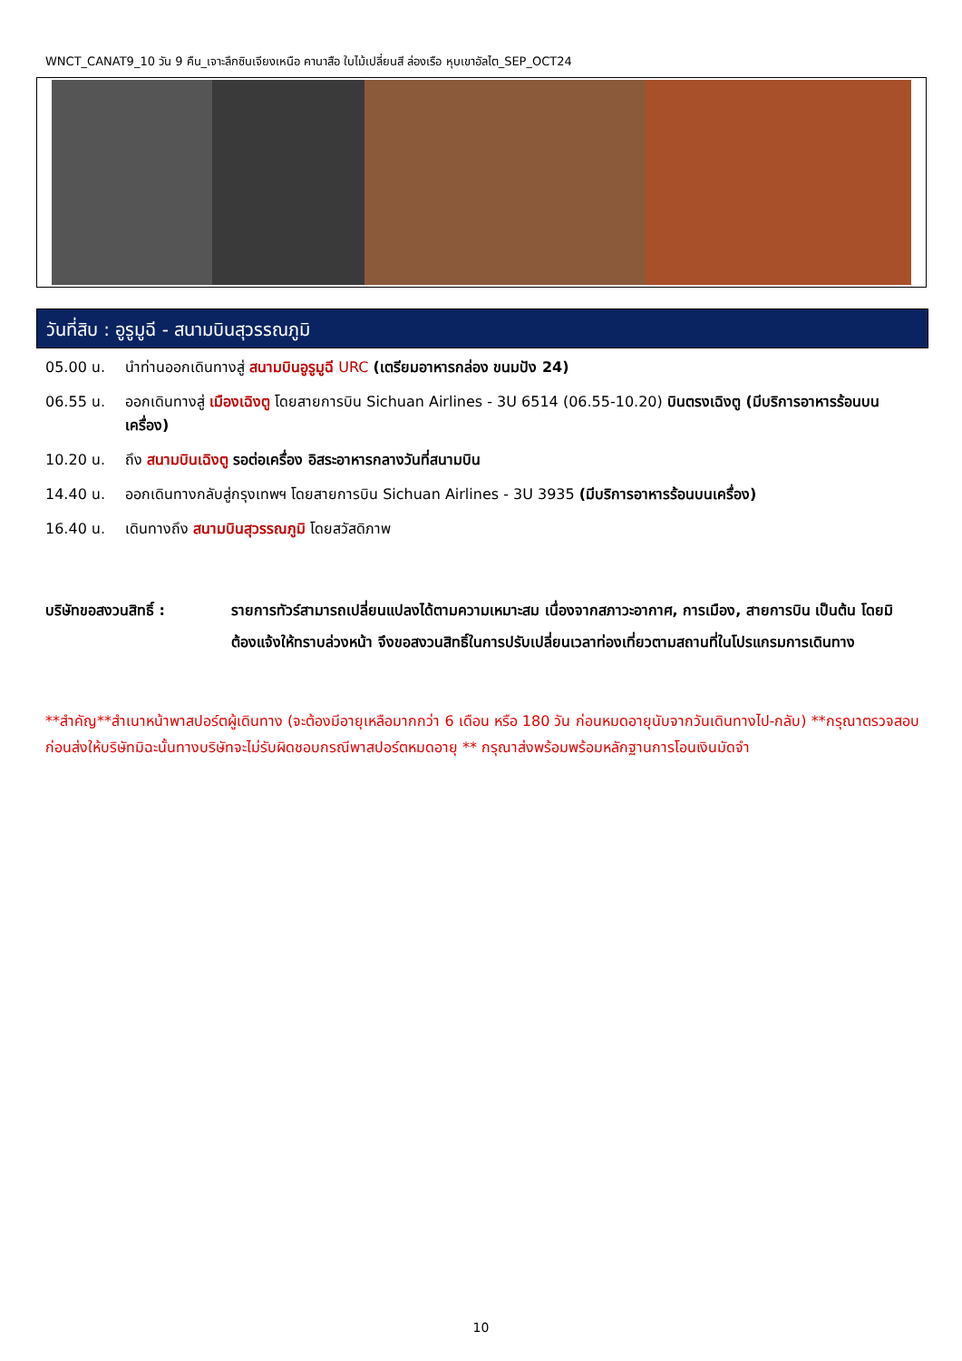WNCT_CANAT9_10 วัน 9 คืน_เจาะลึกซินเจียงเหนือ คานาสือ ใบไม้เปลี่ยนสี ล่องเรือ หุบเขาอัลไต_SEP_OCT24
วันที่สิบ : อูรูมูฉี - สนามบินสุวรรณภูมิ
05.00 น. นำท่านออกเดินทางสู่ สนามบินอูรูมูฉี URC (เตรียมอาหารกล่อง ขนมปัง 24)
06.55 น. ออกเดินทางสู่ เมืองเฉิงตู โดยสายการบิน Sichuan Airlines - 3U 6514 (06.55-10.20) บินตรงเฉิงตู (มีบริการอาหารร้อนบนเครื่อง)
10.20 น. ถึง สนามบินเฉิงตู รอต่อเครื่อง อิสระอาหารกลางวันที่สนามบิน
14.40 น. ออกเดินทางกลับสู่กรุงเทพฯ โดยสายการบิน Sichuan Airlines - 3U 3935 (มีบริการอาหารร้อนบนเครื่อง)
16.40 น. เดินทางถึง สนามบินสุวรรณภูมิ โดยสวัสดิภาพ
บริษัทขอสงวนสิทธิ์ : รายการทัวร์สามารถเปลี่ยนแปลงได้ตามความเหมาะสม เนื่องจากสภาวะอากาศ, การเมือง, สายการบิน เป็นต้น โดยมิต้องแจ้งให้ทราบล่วงหน้า จึงขอสงวนสิทธิ์ในการปรับเปลี่ยนเวลาท่องเที่ยวตามสถานที่ในโปรแกรมการเดินทาง
**สำคัญ**สำเนาหน้าพาสปอร์ตผู้เดินทาง (จะต้องมีอายุเหลือมากกว่า 6 เดือน หรือ 180 วัน ก่อนหมดอายุนับจากวันเดินทางไป-กลับ) **กรุณาตรวจสอบก่อนส่งให้บริษัทมิฉะนั้นทางบริษัทจะไม่รับผิดชอบกรณีพาสปอร์ตหมดอายุ ** กรุณาส่งพร้อมพร้อมหลักฐานการโอนเงินมัดจำ
10